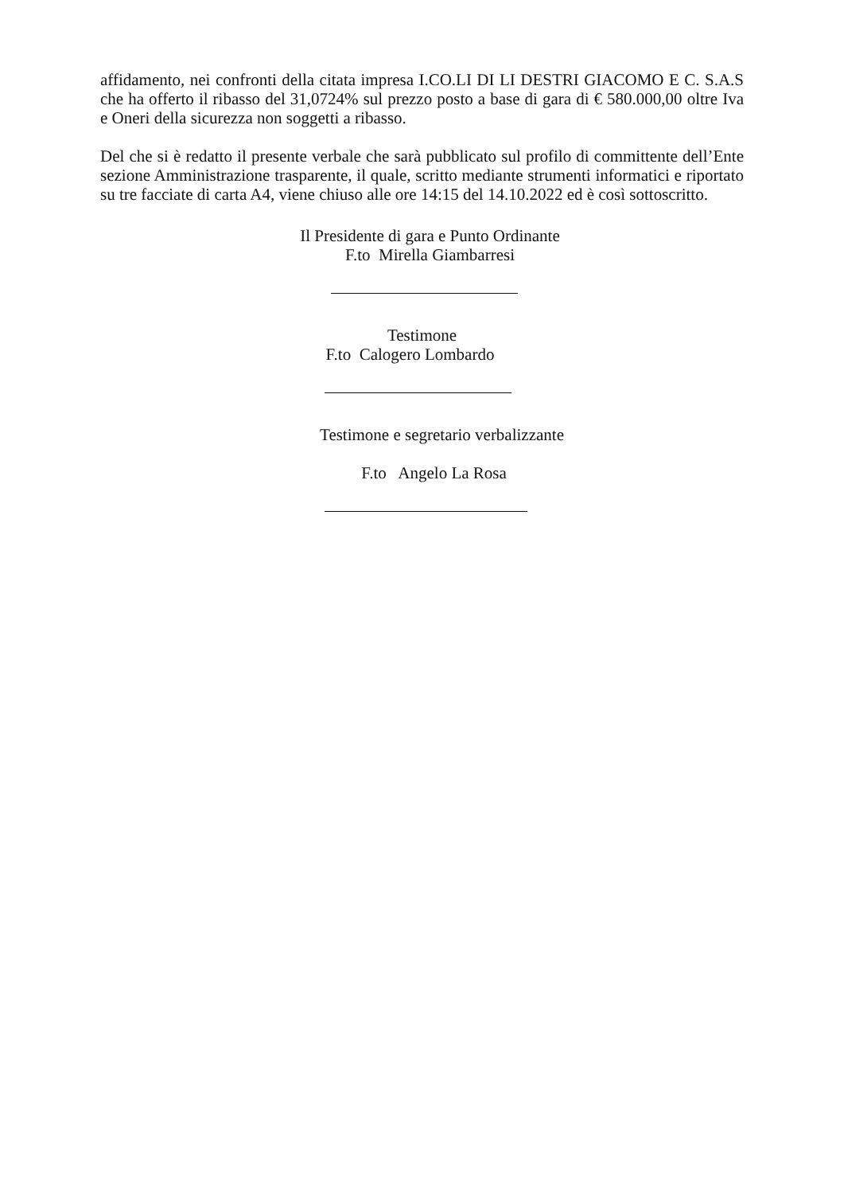affidamento, nei confronti della citata impresa I.CO.LI DI LI DESTRI GIACOMO E C. S.A.S che ha offerto il ribasso del 31,0724% sul prezzo posto a base di gara di € 580.000,00 oltre Iva e Oneri della sicurezza non soggetti a ribasso.
Del che si è redatto il presente verbale che sarà pubblicato sul profilo di committente dell’Ente sezione Amministrazione trasparente, il quale, scritto mediante strumenti informatici e riportato su tre facciate di carta A4, viene chiuso alle ore 14:15 del 14.10.2022 ed è così sottoscritto.
Il Presidente di gara e Punto Ordinante
F.to Mirella Giambarresi
Testimone
F.to Calogero Lombardo
Testimone e segretario verbalizzante
F.to Angelo La Rosa